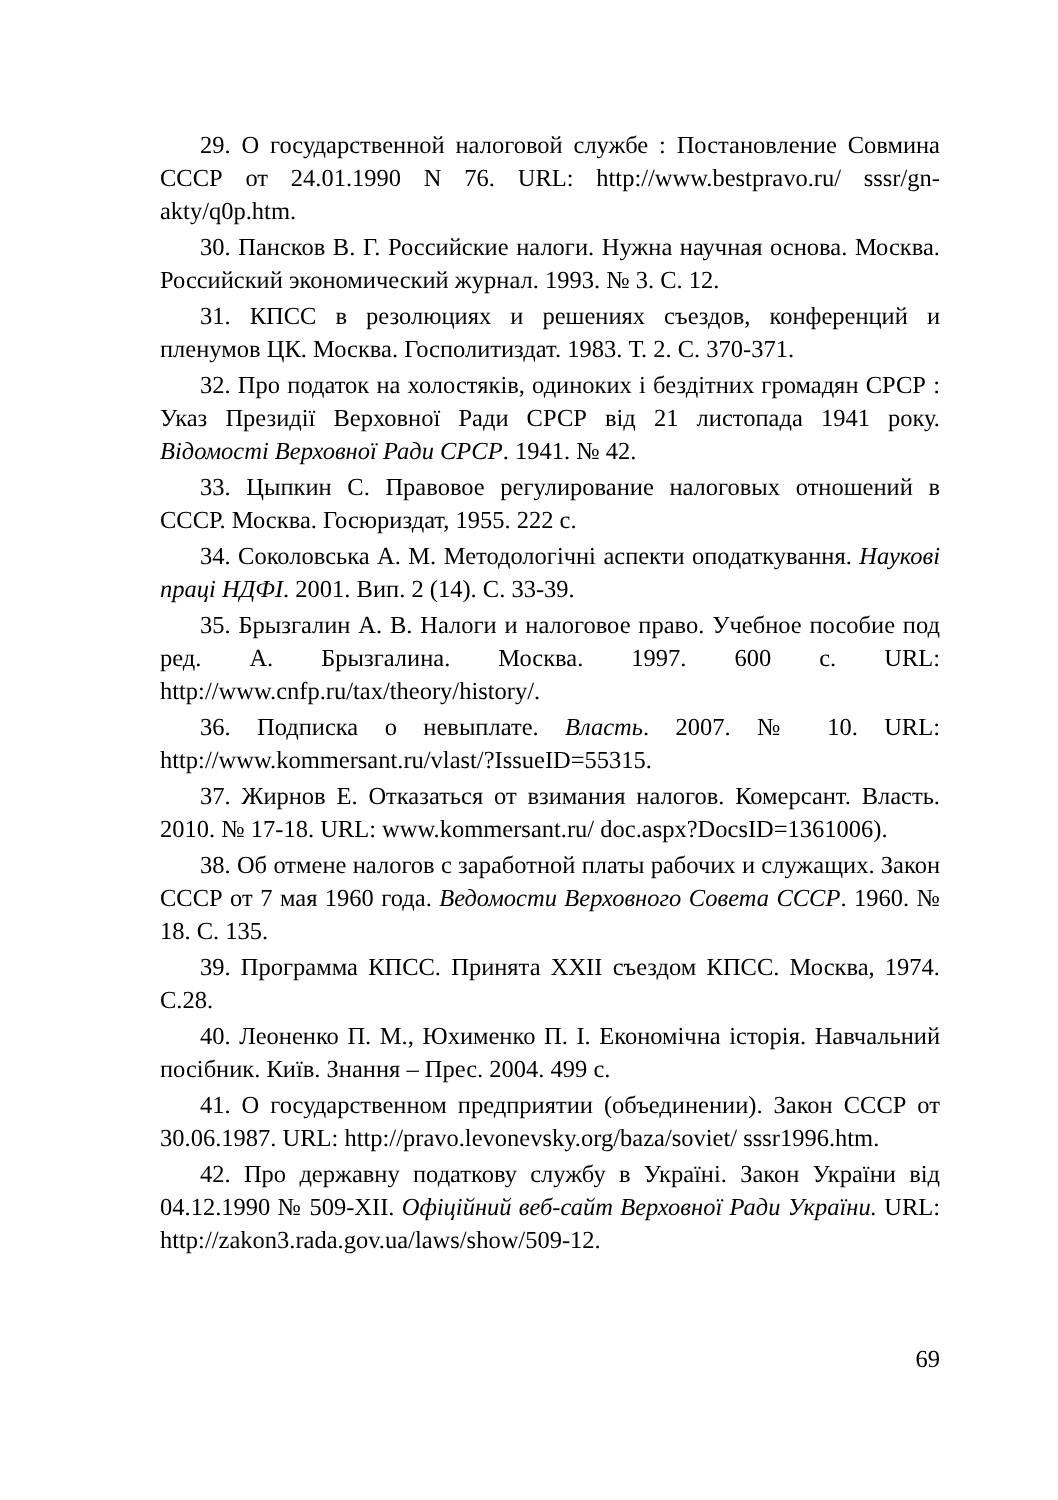29. О государственной налоговой службе : Постановление Совмина СССР от 24.01.1990 N 76. URL: http://www.bestpravo.ru/ sssr/gn-akty/q0p.htm.
30. Пансков В. Г. Российские налоги. Нужна научная основа. Москва. Российский экономический журнал. 1993. № 3. С. 12.
31. КПСС в резолюциях и решениях съездов, конференций и пленумов ЦК. Москва. Госполитиздат. 1983. Т. 2. С. 370-371.
32. Про податок на холостяків, одиноких і бездітних громадян СРСР : Указ Президії Верховної Ради СРСР від 21 листопада 1941 року. Відомості Верховної Ради СРСР. 1941. № 42.
33. Цыпкин С. Правовое регулирование налоговых отношений в СССР. Москва. Госюриздат, 1955. 222 с.
34. Соколовська А. М. Методологічні аспекти оподаткування. Наукові праці НДФІ. 2001. Вип. 2 (14). С. 33-39.
35. Брызгалин А. В. Налоги и налоговое право. Учебное пособие под ред. А. Брызгалина. Москва. 1997. 600 с. URL: http://www.cnfp.ru/tax/theory/history/.
36. Подписка о невыплате. Власть. 2007. № 10. URL: http://www.kommersant.ru/vlast/?IssueID=55315.
37. Жирнов Е. Отказаться от взимания налогов. Комерсант. Власть. 2010. № 17-18. URL: www.kommersant.ru/ doc.aspx?DocsID=1361006).
38. Об отмене налогов с заработной платы рабочих и служащих. Закон СССР от 7 мая 1960 года. Ведомости Верховного Совета СССР. 1960. № 18. С. 135.
39. Программа КПСС. Принята XXII съездом КПСС. Москва, 1974. С.28.
40. Леоненко П. М., Юхименко П. І. Економічна історія. Навчальний посібник. Київ. Знання – Прес. 2004. 499 с.
41. О государственном предприятии (объединении). Закон СССР от 30.06.1987. URL: http://pravo.levonevsky.org/baza/soviet/ sssr1996.htm.
42. Про державну податкову службу в Україні. Закон України від 04.12.1990 № 509-XII. Офіційний веб-сайт Верховної Ради України. URL: http://zakon3.rada.gov.ua/laws/show/509-12.
69